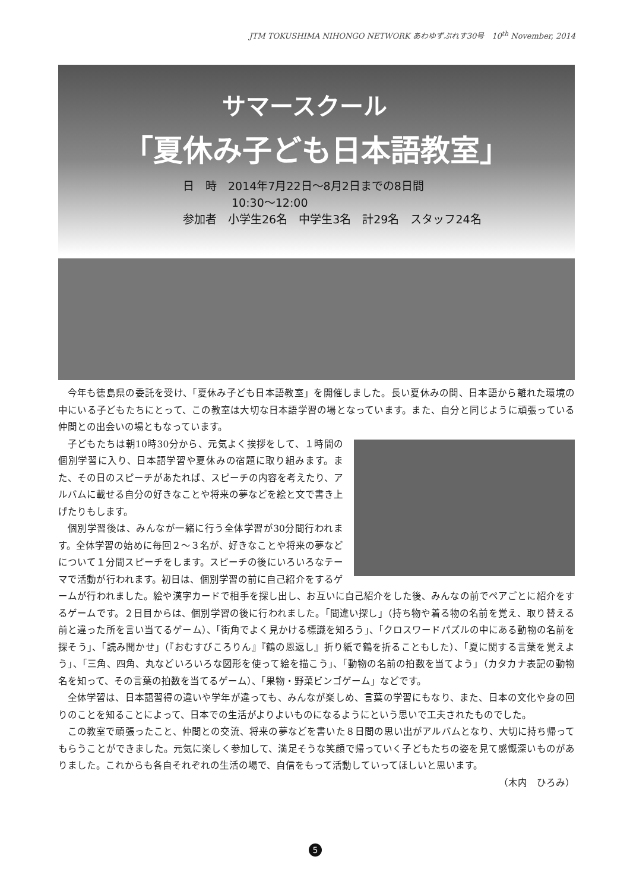JTM TOKUSHIMA NIHONGO NETWORK あわゆずぷれす30号　10<sup>th</sup> November, 2014
サマースクール
「夏休み子ども日本語教室」
日　時　2014年7月22日～8月2日までの8日間
10:30～12:00
参加者　小学生26名　中学生3名　計29名　スタッフ24名
今年も徳島県の委託を受け、「夏休み子ども日本語教室」を開催しました。長い夏休みの間、日本語から離れた環境の中にいる子どもたちにとって、この教室は大切な日本語学習の場となっています。また、自分と同じように頑張っている仲間との出会いの場ともなっています。
子どもたちは朝10時30分から、元気よく挨拶をして、１時間の個別学習に入り、日本語学習や夏休みの宿題に取り組みます。また、その日のスピーチがあたれば、スピーチの内容を考えたり、アルバムに載せる自分の好きなことや将来の夢などを絵と文で書き上げたりもします。
個別学習後は、みんなが一緒に行う全体学習が30分間行われます。全体学習の始めに毎回２～３名が、好きなことや将来の夢などについて１分間スピーチをします。スピーチの後にいろいろなテーマで活動が行われます。初日は、個別学習の前に自己紹介をするゲームが行われました。絵や漢字カードで相手を探し出し、お互いに自己紹介をした後、みんなの前でペアごとに紹介をするゲームです。２日目からは、個別学習の後に行われました。「間違い探し」（持ち物や着る物の名前を覚え、取り替える前と違った所を言い当てるゲーム）、「街角でよく見かける標識を知ろう」、「クロスワードパズルの中にある動物の名前を探そう」、「読み聞かせ」（『おむすびころりん』『鶴の恩返し』折り紙で鶴を折ることもした）、「夏に関する言葉を覚えよう」、「三角、四角、丸などいろいろな図形を使って絵を描こう」、「動物の名前の拍数を当てよう」（カタカナ表記の動物名を知って、その言葉の拍数を当てるゲーム）、「果物・野菜ビンゴゲーム」などです。
全体学習は、日本語習得の違いや学年が違っても、みんなが楽しめ、言葉の学習にもなり、また、日本の文化や身の回りのことを知ることによって、日本での生活がよりよいものになるようにという思いで工夫されたものでした。
この教室で頑張ったこと、仲間との交流、将来の夢などを書いた８日間の思い出がアルバムとなり、大切に持ち帰ってもらうことができました。元気に楽しく参加して、満足そうな笑顔で帰っていく子どもたちの姿を見て感慨深いものがありました。これからも各自それぞれの生活の場で、自信をもって活動していってほしいと思います。
（木内　ひろみ）
5